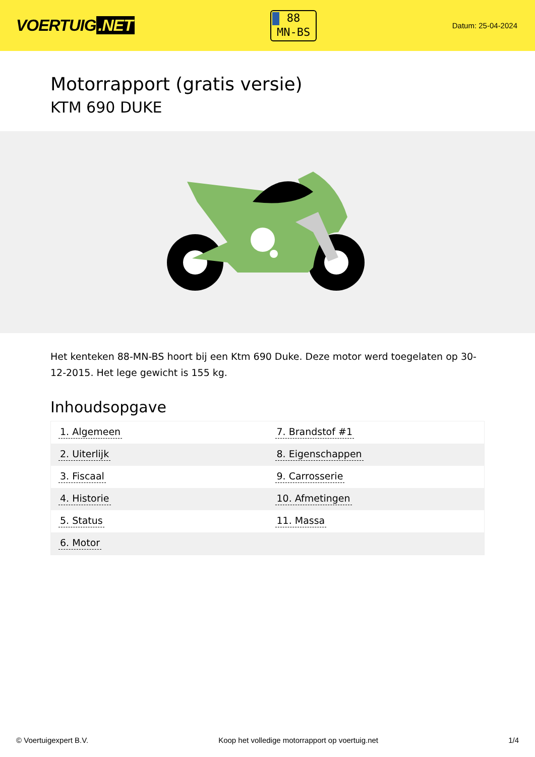VOERTUIG.NET
88
MN-BS
Datum: 25-04-2024
Motorrapport (gratis versie)
KTM 690 DUKE
Het kenteken 88-MN-BS hoort bij een Ktm 690 Duke. Deze motor werd toegelaten op 30-12-2015. Het lege gewicht is 155 kg.
Inhoudsopgave
| 1. Algemeen | 7. Brandstof #1 |
| 2. Uiterlijk | 8. Eigenschappen |
| 3. Fiscaal | 9. Carrosserie |
| 4. Historie | 10. Afmetingen |
| 5. Status | 11. Massa |
| 6. Motor | |
© Voertuigexpert B.V. Koop het volledige motorrapport op voertuig.net 1/4